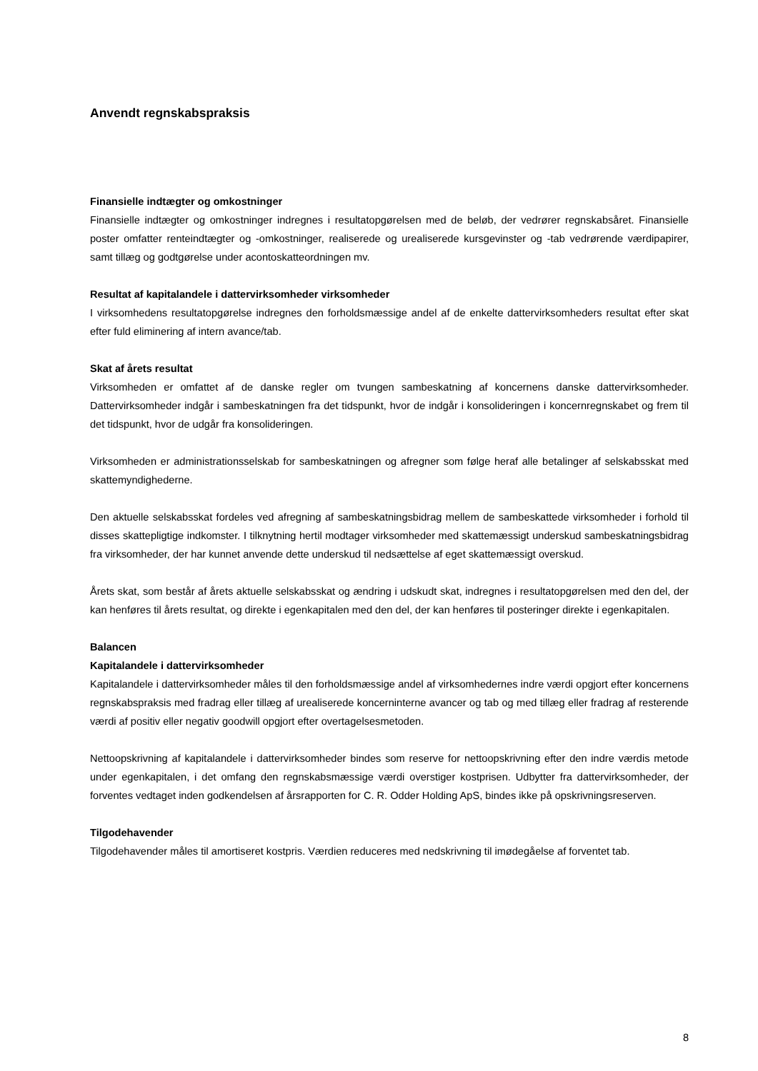Anvendt regnskabspraksis
Finansielle indtægter og omkostninger
Finansielle indtægter og omkostninger indregnes i resultatopgørelsen med de beløb, der vedrører regnskabsåret. Finansielle poster omfatter renteindtægter og -omkostninger, realiserede og urealiserede kursgevinster og -tab vedrørende værdipapirer, samt tillæg og godtgørelse under acontoskatteordningen mv.
Resultat af kapitalandele i dattervirksomheder virksomheder
I virksomhedens resultatopgørelse indregnes den forholdsmæssige andel af de enkelte dattervirksomheders resultat efter skat efter fuld eliminering af intern avance/tab.
Skat af årets resultat
Virksomheden er omfattet af de danske regler om tvungen sambeskatning af koncernens danske dattervirksomheder. Dattervirksomheder indgår i sambeskatningen fra det tidspunkt, hvor de indgår i konsolideringen i koncernregnskabet og frem til det tidspunkt, hvor de udgår fra konsolideringen.
Virksomheden er administrationsselskab for sambeskatningen og afregner som følge heraf alle betalinger af selskabsskat med skattemyndighederne.
Den aktuelle selskabsskat fordeles ved afregning af sambeskatningsbidrag mellem de sambeskattede virksomheder i forhold til disses skattepligtige indkomster. I tilknytning hertil modtager virksomheder med skattemæssigt underskud sambeskatningsbidrag fra virksomheder, der har kunnet anvende dette underskud til nedsættelse af eget skattemæssigt overskud.
Årets skat, som består af årets aktuelle selskabsskat og ændring i udskudt skat, indregnes i resultatopgørelsen med den del, der kan henføres til årets resultat, og direkte i egenkapitalen med den del, der kan henføres til posteringer direkte i egenkapitalen.
Balancen
Kapitalandele i dattervirksomheder
Kapitalandele i dattervirksomheder måles til den forholdsmæssige andel af virksomhedernes indre værdi opgjort efter koncernens regnskabspraksis med fradrag eller tillæg af urealiserede koncerninterne avancer og tab og med tillæg eller fradrag af resterende værdi af positiv eller negativ goodwill opgjort efter overtagelsesmetoden.
Nettoopskrivning af kapitalandele i dattervirksomheder bindes som reserve for nettoopskrivning efter den indre værdis metode under egenkapitalen, i det omfang den regnskabsmæssige værdi overstiger kostprisen. Udbytter fra dattervirksomheder, der forventes vedtaget inden godkendelsen af årsrapporten for C. R. Odder Holding ApS, bindes ikke på opskrivningsreserven.
Tilgodehavender
Tilgodehavender måles til amortiseret kostpris. Værdien reduceres med nedskrivning til imødegåelse af forventet tab.
8